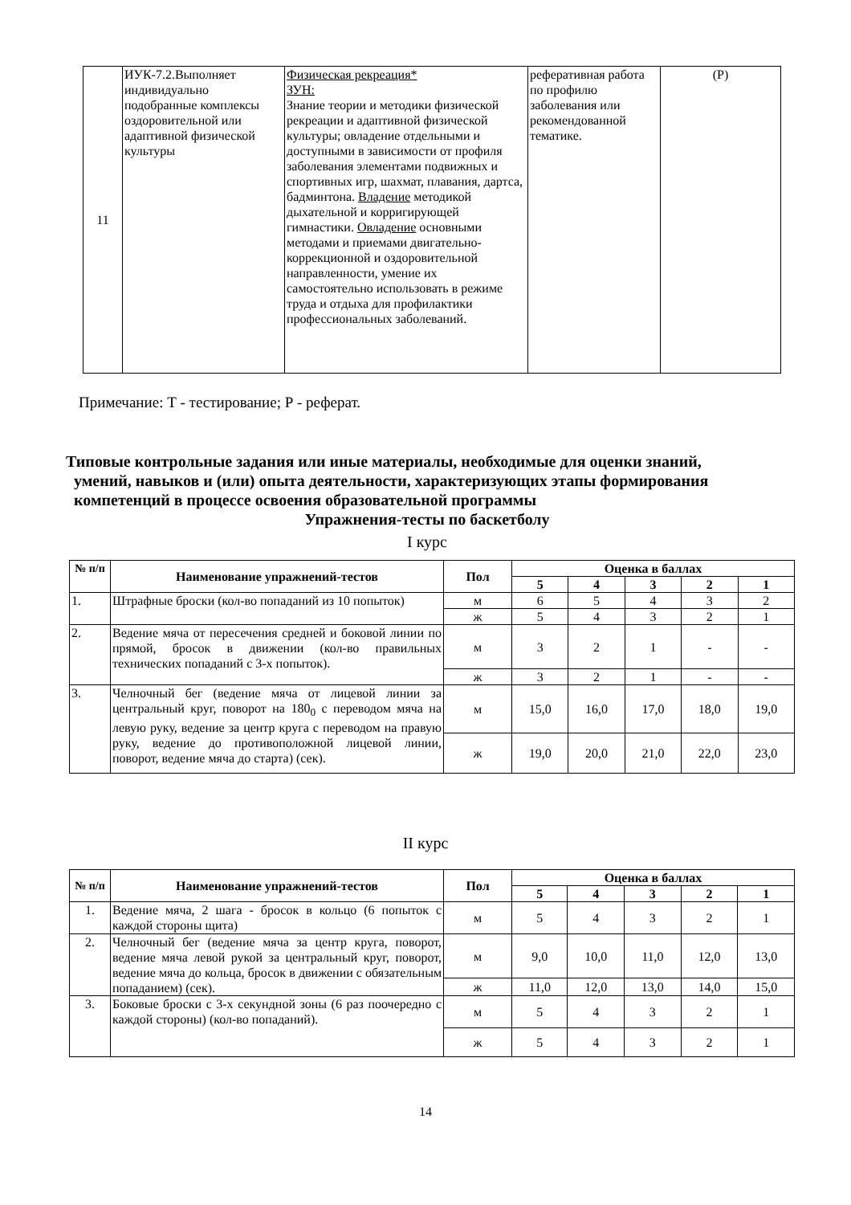| 11 | ИУК-7.2.Выполняет индивидуально подобранные комплексы оздоровительной или адаптивной физической культуры | Физическая рекреация* ЗУН: Знание теории и методики физической рекреации и адаптивной физической культуры; овладение отдельными и доступными в зависимости от профиля заболевания элементами подвижных и спортивных игр, шахмат, плавания, дартса, бадминтона. Владение методикой дыхательной и корригирующей гимнастики. Овладение основными методами и приемами двигательно-коррекционной и оздоровительной направленности, умение их самостоятельно использовать в режиме труда и отдыха для профилактики профессиональных заболеваний. | реферативная работа по профилю заболевания или рекомендованной тематике. | (Р) |
Примечание: Т - тестирование; Р - реферат.
Типовые контрольные задания или иные материалы, необходимые для оценки знаний,
умений, навыков и (или) опыта деятельности, характеризующих этапы формирования
компетенций в процессе освоения образовательной программы
Упражнения-тесты по баскетболу
I курс
| № п/п | Наименование упражнений-тестов | Пол | Оценка в баллах | | | | |
| --- | --- | --- | --- | --- | --- | --- | --- |
| | | | 5 | 4 | 3 | 2 | 1 |
| 1. | Штрафные броски (кол-во попаданий из 10 попыток) | м | 6 | 5 | 4 | 3 | 2 |
| | | ж | 5 | 4 | 3 | 2 | 1 |
| 2. | Ведение мяча от пересечения средней и боковой линии по прямой, бросок в движении (кол-во правильных технических попаданий с 3-х попыток). | м | 3 | 2 | 1 | - | - |
| | | ж | 3 | 2 | 1 | - | - |
| 3. | Челночный бег (ведение мяча от лицевой линии за центральный круг, поворот на 180<sub>0</sub> с переводом мяча на левую руку, ведение за центр круга с переводом на правую руку, ведение до противоположной лицевой линии, поворот, ведение мяча до старта) (сек). | м | 15,0 | 16,0 | 17,0 | 18,0 | 19,0 |
| | | ж | 19,0 | 20,0 | 21,0 | 22,0 | 23,0 |
II курс
| № п/п | Наименование упражнений-тестов | Пол | Оценка в баллах | | | | |
| --- | --- | --- | --- | --- | --- | --- | --- |
| | | | 5 | 4 | 3 | 2 | 1 |
| 1. | Ведение мяча, 2 шага - бросок в кольцо (6 попыток с каждой стороны щита) | м | 5 | 4 | 3 | 2 | 1 |
| 2. | Челночный бег (ведение мяча за центр круга, поворот, ведение мяча левой рукой за центральный круг, поворот, ведение мяча до кольца, бросок в движении с обязательным попаданием) (сек). | м | 9,0 | 10,0 | 11,0 | 12,0 | 13,0 |
| | | ж | 11,0 | 12,0 | 13,0 | 14,0 | 15,0 |
| 3. | Боковые броски с 3-х секундной зоны (6 раз поочередно с каждой стороны) (кол-во попаданий). | м | 5 | 4 | 3 | 2 | 1 |
| | | ж | 5 | 4 | 3 | 2 | 1 |
14